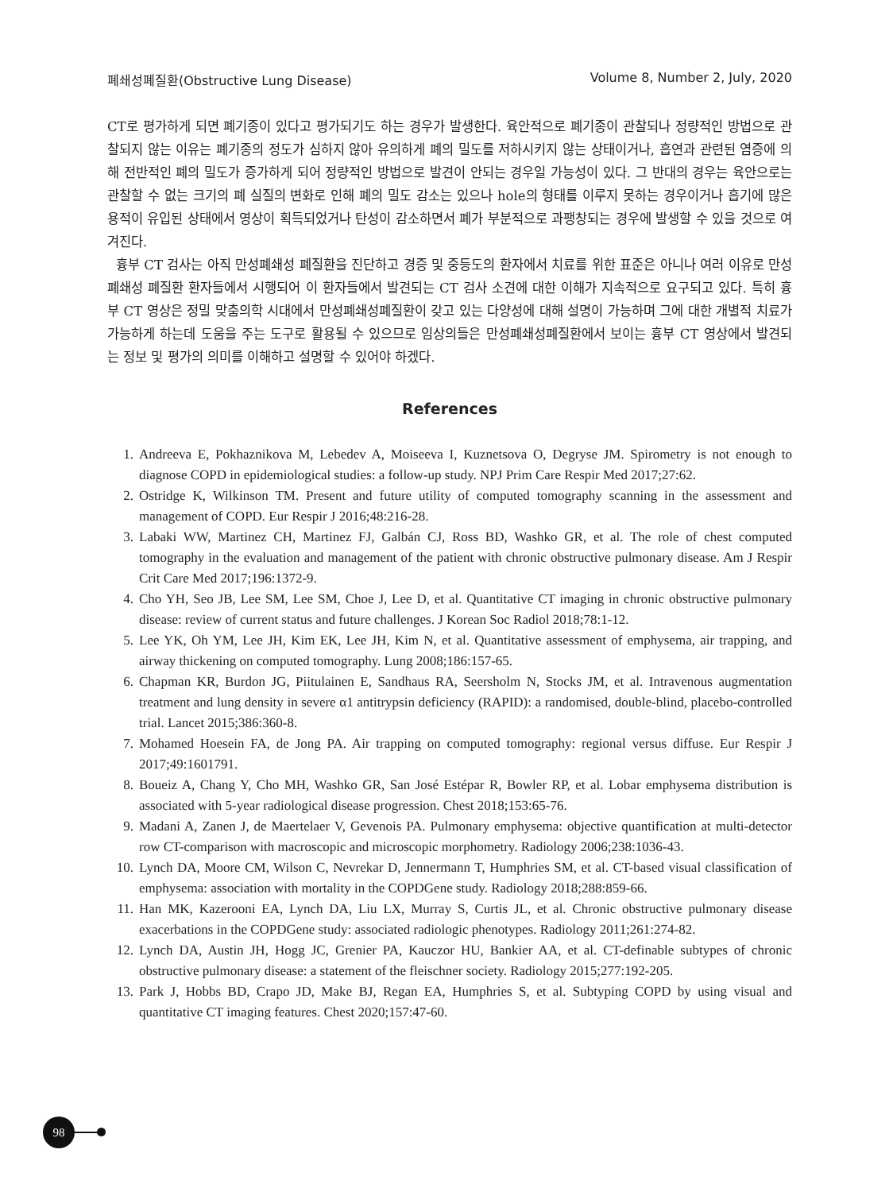폐쇄성폐질환(Obstructive Lung Disease) Volume 8, Number 2, July, 2020
CT로 평가하게 되면 폐기종이 있다고 평가되기도 하는 경우가 발생한다. 육안적으로 폐기종이 관찰되나 정량적인 방법으로 관찰되지 않는 이유는 폐기종의 정도가 심하지 않아 유의하게 폐의 밀도를 저하시키지 않는 상태이거나, 흡연과 관련된 염증에 의해 전반적인 폐의 밀도가 증가하게 되어 정량적인 방법으로 발견이 안되는 경우일 가능성이 있다. 그 반대의 경우는 육안으로는 관찰할 수 없는 크기의 폐 실질의 변화로 인해 폐의 밀도 감소는 있으나 hole의 형태를 이루지 못하는 경우이거나 흡기에 많은 용적이 유입된 상태에서 영상이 획득되었거나 탄성이 감소하면서 폐가 부분적으로 과팽창되는 경우에 발생할 수 있을 것으로 여겨진다.
흉부 CT 검사는 아직 만성폐쇄성 폐질환을 진단하고 경증 및 중등도의 환자에서 치료를 위한 표준은 아니나 여러 이유로 만성폐쇄성 폐질환 환자들에서 시행되어 이 환자들에서 발견되는 CT 검사 소견에 대한 이해가 지속적으로 요구되고 있다. 특히 흉부 CT 영상은 정밀 맞춤의학 시대에서 만성폐쇄성폐질환이 갖고 있는 다양성에 대해 설명이 가능하며 그에 대한 개별적 치료가 가능하게 하는데 도움을 주는 도구로 활용될 수 있으므로 임상의들은 만성폐쇄성폐질환에서 보이는 흉부 CT 영상에서 발견되는 정보 및 평가의 의미를 이해하고 설명할 수 있어야 하겠다.
References
1. Andreeva E, Pokhaznikova M, Lebedev A, Moiseeva I, Kuznetsova O, Degryse JM. Spirometry is not enough to diagnose COPD in epidemiological studies: a follow-up study. NPJ Prim Care Respir Med 2017;27:62.
2. Ostridge K, Wilkinson TM. Present and future utility of computed tomography scanning in the assessment and management of COPD. Eur Respir J 2016;48:216-28.
3. Labaki WW, Martinez CH, Martinez FJ, Galbán CJ, Ross BD, Washko GR, et al. The role of chest computed tomography in the evaluation and management of the patient with chronic obstructive pulmonary disease. Am J Respir Crit Care Med 2017;196:1372-9.
4. Cho YH, Seo JB, Lee SM, Lee SM, Choe J, Lee D, et al. Quantitative CT imaging in chronic obstructive pulmonary disease: review of current status and future challenges. J Korean Soc Radiol 2018;78:1-12.
5. Lee YK, Oh YM, Lee JH, Kim EK, Lee JH, Kim N, et al. Quantitative assessment of emphysema, air trapping, and airway thickening on computed tomography. Lung 2008;186:157-65.
6. Chapman KR, Burdon JG, Piitulainen E, Sandhaus RA, Seersholm N, Stocks JM, et al. Intravenous augmentation treatment and lung density in severe α1 antitrypsin deficiency (RAPID): a randomised, double-blind, placebo-controlled trial. Lancet 2015;386:360-8.
7. Mohamed Hoesein FA, de Jong PA. Air trapping on computed tomography: regional versus diffuse. Eur Respir J 2017;49:1601791.
8. Boueiz A, Chang Y, Cho MH, Washko GR, San José Estépar R, Bowler RP, et al. Lobar emphysema distribution is associated with 5-year radiological disease progression. Chest 2018;153:65-76.
9. Madani A, Zanen J, de Maertelaer V, Gevenois PA. Pulmonary emphysema: objective quantification at multi-detector row CT-comparison with macroscopic and microscopic morphometry. Radiology 2006;238:1036-43.
10. Lynch DA, Moore CM, Wilson C, Nevrekar D, Jennermann T, Humphries SM, et al. CT-based visual classification of emphysema: association with mortality in the COPDGene study. Radiology 2018;288:859-66.
11. Han MK, Kazerooni EA, Lynch DA, Liu LX, Murray S, Curtis JL, et al. Chronic obstructive pulmonary disease exacerbations in the COPDGene study: associated radiologic phenotypes. Radiology 2011;261:274-82.
12. Lynch DA, Austin JH, Hogg JC, Grenier PA, Kauczor HU, Bankier AA, et al. CT-definable subtypes of chronic obstructive pulmonary disease: a statement of the fleischner society. Radiology 2015;277:192-205.
13. Park J, Hobbs BD, Crapo JD, Make BJ, Regan EA, Humphries S, et al. Subtyping COPD by using visual and quantitative CT imaging features. Chest 2020;157:47-60.
98